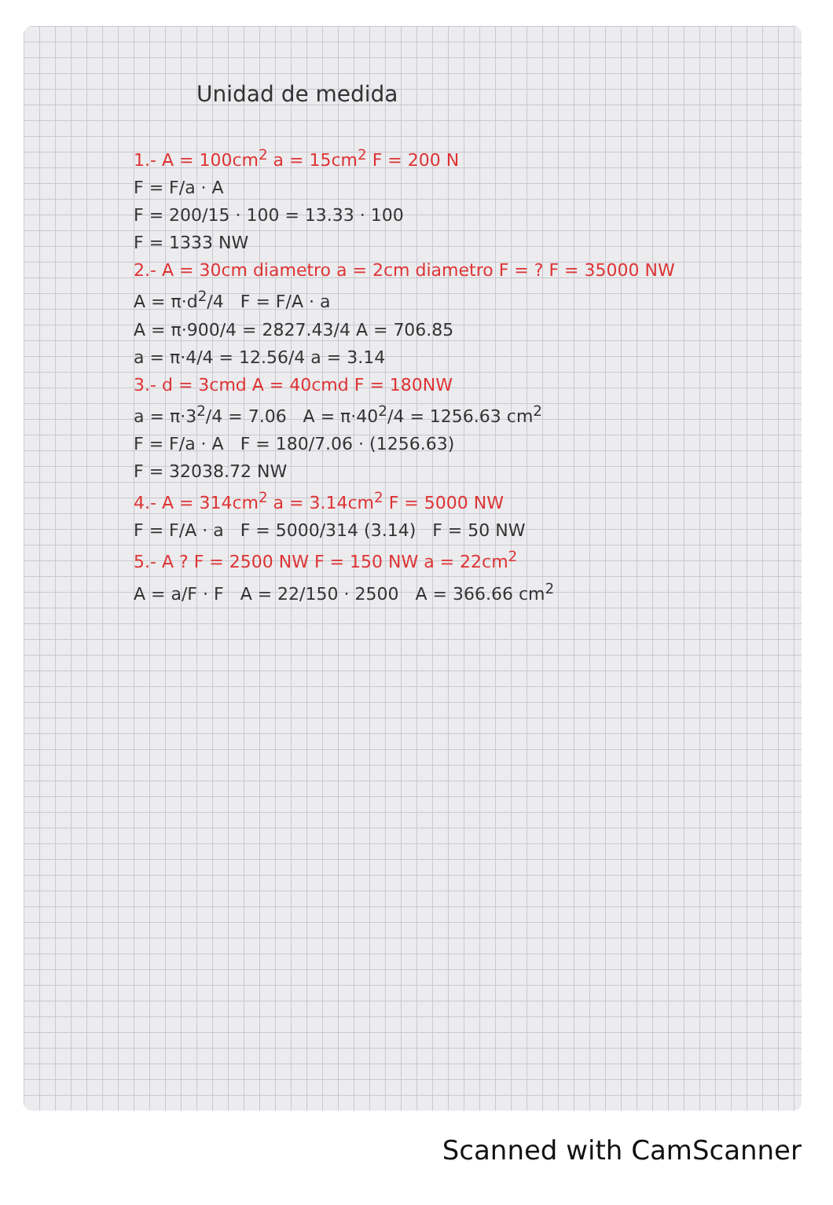Unidad de medida
1.- A = 100cm<sup>2</sup> a = 15cm<sup>2</sup> F = 200 N
F = F/a · A
F = 200/15 · 100 = 13.33 · 100
F = 1333 NW
2.- A = 30cm diametro a = 2cm diametro F = ? F = 35000 NW
A = π·d<sup>2</sup>/4 F = F/A · a
A = π·900/4 = 2827.43/4 A = 706.85
a = π·4/4 = 12.56/4 a = 3.14
3.- d = 3cmd A = 40cmd F = 180NW
a = π·3<sup>2</sup>/4 = 7.06 A = π·40<sup>2</sup>/4 = 1256.63 cm<sup>2</sup>
F = F/a · A F = 180/7.06 · (1256.63)
F = 32038.72 NW
4.- A = 314cm<sup>2</sup> a = 3.14cm<sup>2</sup> F = 5000 NW
F = F/A · a F = 5000/314 (3.14) F = 50 NW
5.- A ? F = 2500 NW F = 150 NW a = 22cm<sup>2</sup>
A = a/F · F A = 22/150 · 2500 A = 366.66 cm<sup>2</sup>
Scanned with CamScanner